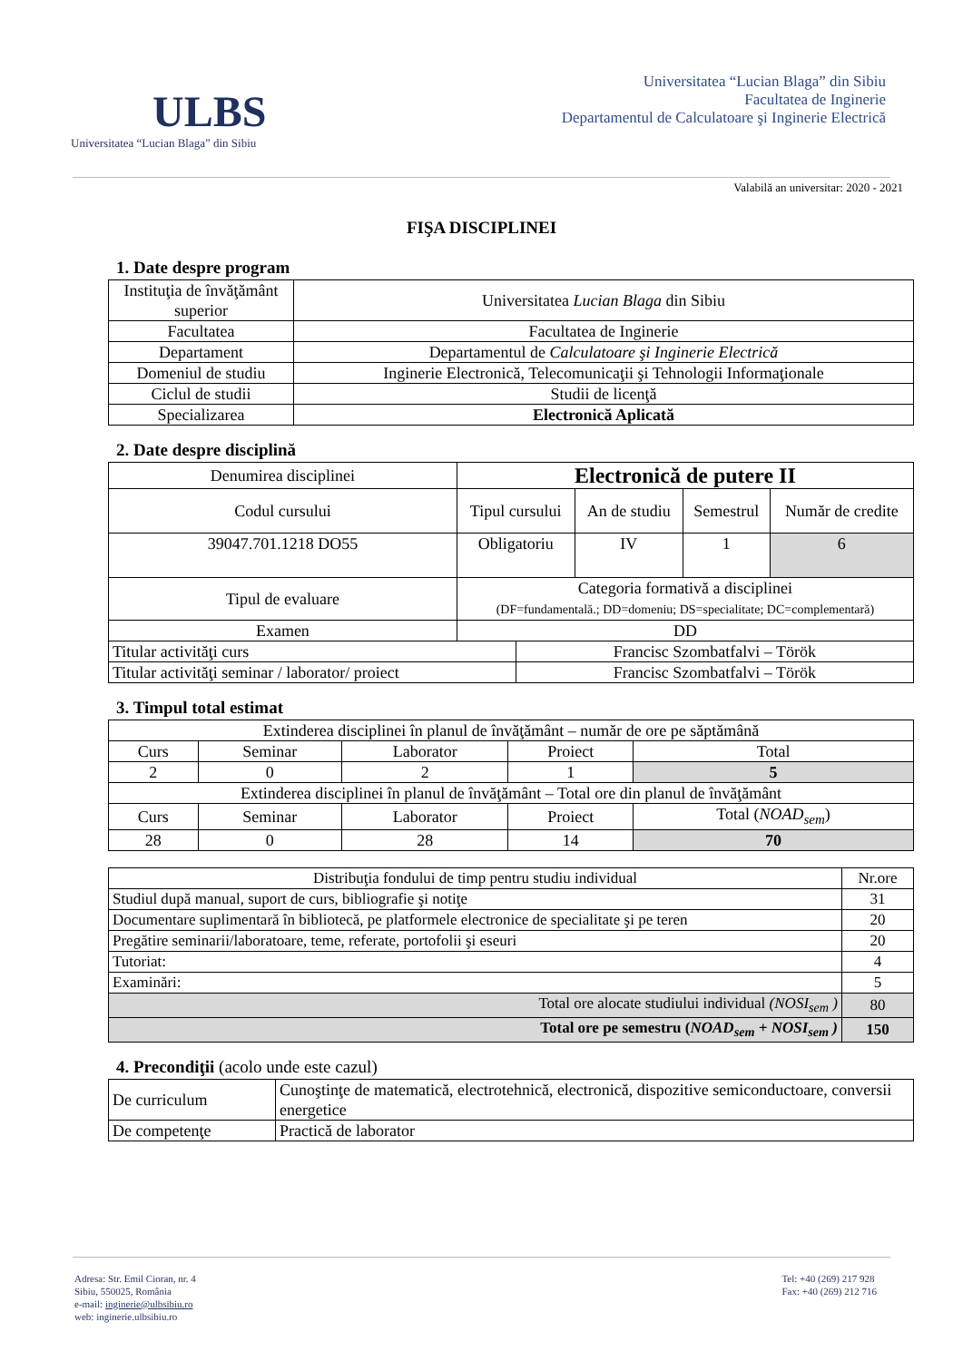ULBS
Universitatea “Lucian Blaga” din Sibiu
Universitatea “Lucian Blaga” din Sibiu
Facultatea de Inginerie
Departamentul de Calculatoare şi Inginerie Electrică
Valabilă an universitar: 2020 - 2021
FIŞA DISCIPLINEI
1. Date despre program
| Instituţia de învăţământ superior | Universitatea Lucian Blaga din Sibiu |
| Facultatea | Facultatea de Inginerie |
| Departament | Departamentul de Calculatoare şi Inginerie Electrică |
| Domeniul de studiu | Inginerie Electronică, Telecomunicaţii şi Tehnologii Informaţionale |
| Ciclul de studii | Studii de licenţă |
| Specializarea | Electronică Aplicată |
2. Date despre disciplină
| Denumirea disciplinei | Electronică de putere II | | | | |
| Codul cursului | Tipul cursului | | An de studiu | Semestrul | Număr de credite |
| 39047.701.1218 DO55 | Obligatoriu | | IV | 1 | 6 |
| Tipul de evaluare | Categoria formativă a disciplinei (DF=fundamentală.; DD=domeniu; DS=specialitate; DC=complementară) | | | | |
| Examen | DD | | | | |
| Titular activităţi curs | | Francisc Szombatfalvi – Török | | | |
| Titular activităţi seminar / laborator/ proiect | | Francisc Szombatfalvi – Török | | | |
3. Timpul total estimat
| Extinderea disciplinei în planul de învăţământ – număr de ore pe săptămână | | | | |
| Curs | Seminar | Laborator | Proiect | Total |
| 2 | 0 | 2 | 1 | 5 |
| Extinderea disciplinei în planul de învăţământ – Total ore din planul de învăţământ | | | | |
| Curs | Seminar | Laborator | Proiect | Total ( NOAD<sub>sem</sub> ) |
| 28 | 0 | 28 | 14 | 70 |
| Distribuţia fondului de timp pentru studiu individual | Nr.ore |
| Studiul după manual, suport de curs, bibliografie şi notiţe | 31 |
| Documentare suplimentară în bibliotecă, pe platformele electronice de specialitate şi pe teren | 20 |
| Pregătire seminarii/laboratoare, teme, referate, portofolii şi eseuri | 20 |
| Tutoriat: | 4 |
| Examinări: | 5 |
| Total ore alocate studiului individual (NOSI<sub>sem</sub> ) | 80 |
| Total ore pe semestru ( NOAD<sub>sem</sub> + NOSI<sub>sem</sub> ) | 150 |
4. Precondiţii (acolo unde este cazul)
| De curriculum | Cunoştinţe de matematică, electrotehnică, electronică, dispozitive semiconductoare, conversii energetice |
| De competenţe | Practică de laborator |
Adresa: Str. Emil Cioran, nr. 4
Sibiu, 550025, România
e-mail: inginerie@ulbsibiu.ro
web: inginerie.ulbsibiu.ro
Tel: +40 (269) 217 928
Fax: +40 (269) 212 716